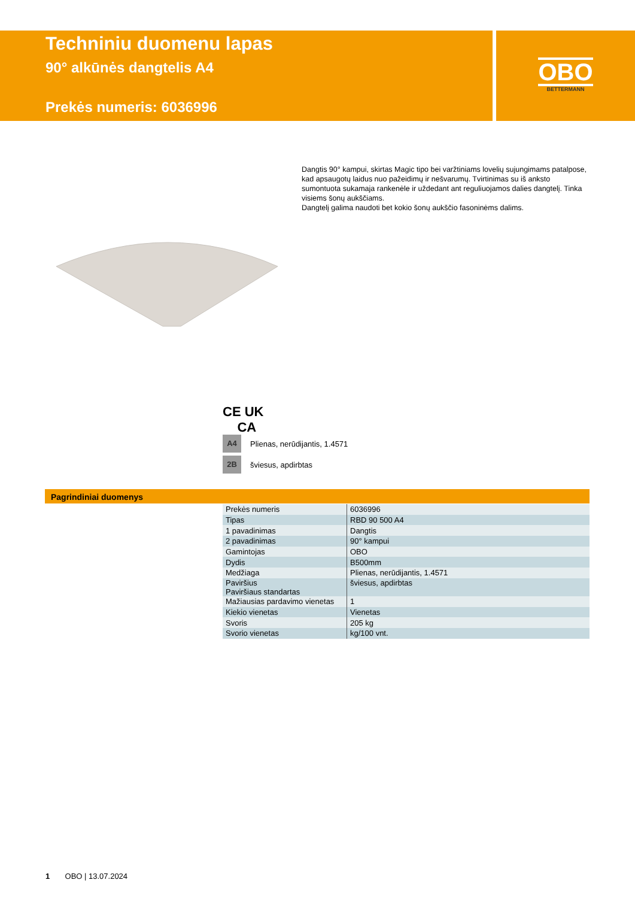Techniniu duomenu lapas
90° alkūnės dangtelis A4
Prekės numeris: 6036996
OBO
BETTERMANN
Dangtis 90° kampui, skirtas Magic tipo bei varžtiniams lovelių sujungimams patalpose, kad apsaugotų laidus nuo pažeidimų ir nešvarumų. Tvirtinimas su iš anksto sumontuota sukamaja rankenėle ir uždedant ant reguliuojamos dalies dangtelį. Tinka visiems šonų aukščiams.
Dangtelį galima naudoti bet kokio šonų aukščio fasoninėms dalims.
CE UK
CA
A4 Plienas, nerūdijantis, 1.4571
2B šviesus, apdirbtas
Pagrindiniai duomenys
| Prekės numeris | 6036996 |
| Tipas | RBD 90 500 A4 |
| 1 pavadinimas | Dangtis |
| 2 pavadinimas | 90° kampui |
| Gamintojas | OBO |
| Dydis | B500mm |
| Medžiaga | Plienas, nerūdijantis, 1.4571 |
| Paviršius Paviršiaus standartas | šviesus, apdirbtas |
| Mažiausias pardavimo vienetas | 1 |
| Kiekio vienetas | Vienetas |
| Svoris | 205 kg |
| Svorio vienetas | kg/100 vnt. |
1 OBO | 13.07.2024